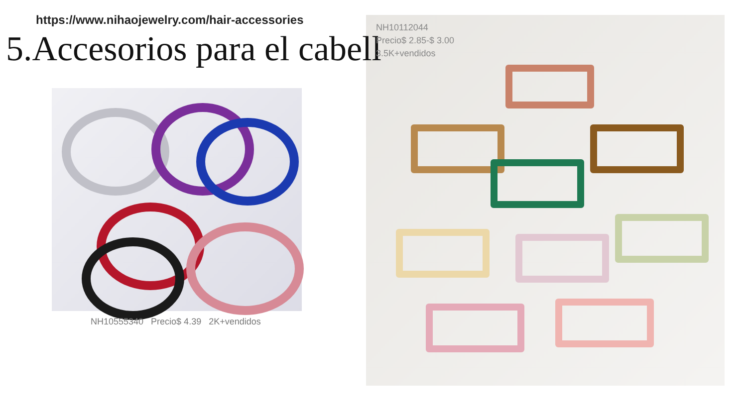https://www.nihaojewelry.com/hair-accessories
5.Accesorios para el cabell
NH10555340 Precio$ 4.39 2K+vendidos
NH10112044
Precio$ 2.85-$ 3.00
3.5K+vendidos